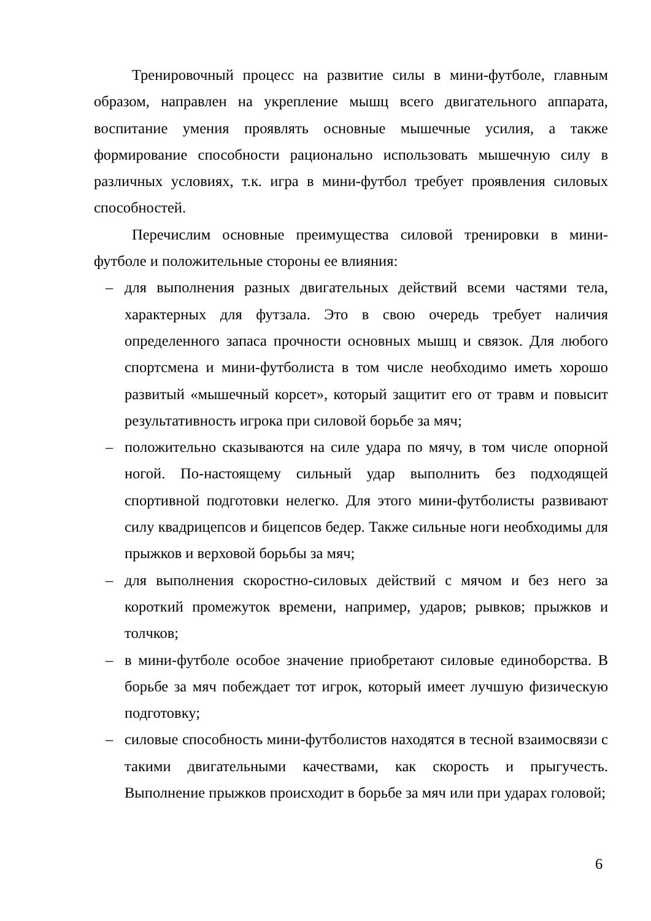Тренировочный процесс на развитие силы в мини-футболе, главным образом, направлен на укрепление мышц всего двигательного аппарата, воспитание умения проявлять основные мышечные усилия, а также формирование способности рационально использовать мышечную силу в различных условиях, т.к. игра в мини-футбол требует проявления силовых способностей.
Перечислим основные преимущества силовой тренировки в мини-футболе и положительные стороны ее влияния:
– для выполнения разных двигательных действий всеми частями тела, характерных для футзала. Это в свою очередь требует наличия определенного запаса прочности основных мышц и связок. Для любого спортсмена и мини-футболиста в том числе необходимо иметь хорошо развитый «мышечный корсет», который защитит его от травм и повысит результативность игрока при силовой борьбе за мяч;
– положительно сказываются на силе удара по мячу, в том числе опорной ногой. По-настоящему сильный удар выполнить без подходящей спортивной подготовки нелегко. Для этого мини-футболисты развивают силу квадрицепсов и бицепсов бедер. Также сильные ноги необходимы для прыжков и верховой борьбы за мяч;
– для выполнения скоростно-силовых действий с мячом и без него за короткий промежуток времени, например, ударов; рывков; прыжков и толчков;
– в мини-футболе особое значение приобретают силовые единоборства. В борьбе за мяч побеждает тот игрок, который имеет лучшую физическую подготовку;
– силовые способность мини-футболистов находятся в тесной взаимосвязи с такими двигательными качествами, как скорость и прыгучесть. Выполнение прыжков происходит в борьбе за мяч или при ударах головой;
6